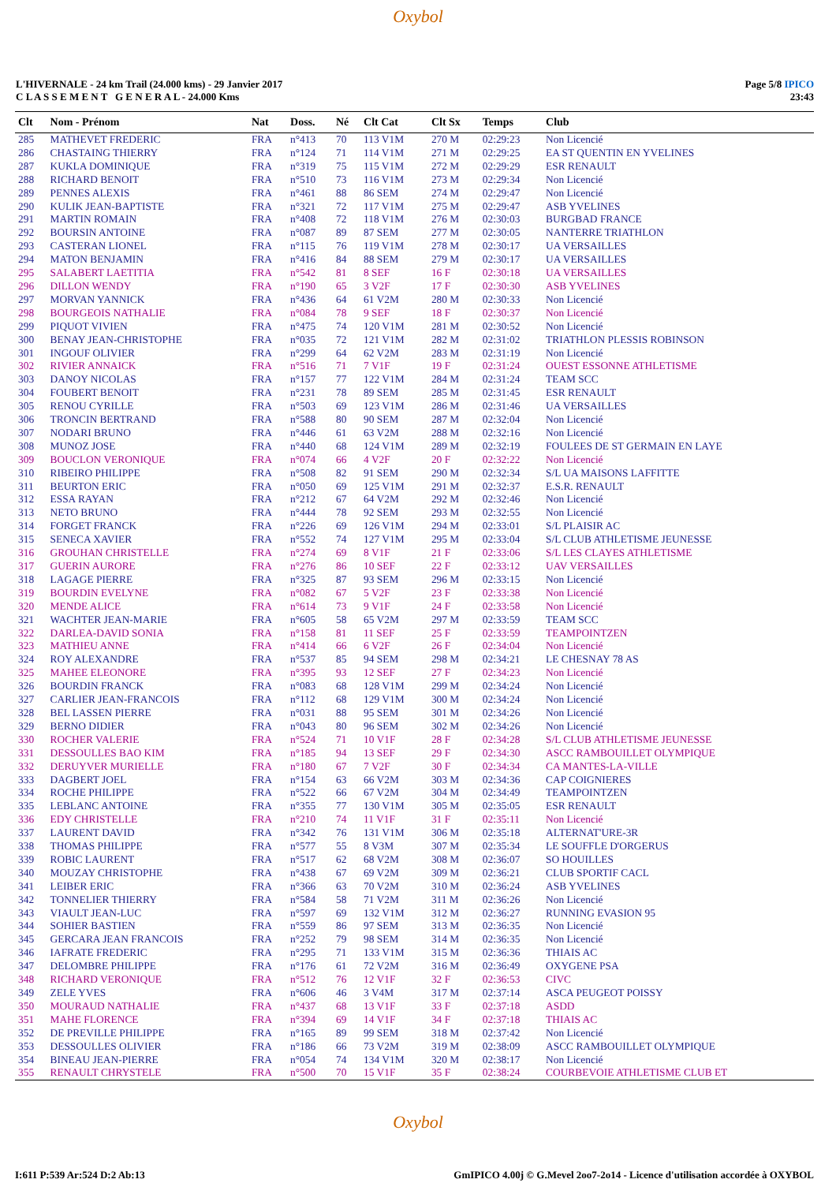Oxybol
L'HIVERNALE - 24 km Trail (24.000 kms) - 29 Janvier 2017
C L A S S E M E N T G E N E R A L - 24.000 Kms
Page 5/8 IPICO
23:43
| Clt | Nom - Prénom | Nat | Doss. | Né | Clt Cat | Clt Sx | Temps | Club |
| --- | --- | --- | --- | --- | --- | --- | --- | --- |
| 285 | MATHEVET FREDERIC | FRA | n°413 | 70 | 113 V1M | 270 M | 02:29:23 | Non Licencié |
| 286 | CHASTAING THIERRY | FRA | n°124 | 71 | 114 V1M | 271 M | 02:29:25 | EA ST QUENTIN EN YVELINES |
| 287 | KUKLA DOMINIQUE | FRA | n°319 | 75 | 115 V1M | 272 M | 02:29:29 | ESR RENAULT |
| 288 | RICHARD BENOIT | FRA | n°510 | 73 | 116 V1M | 273 M | 02:29:34 | Non Licencié |
| 289 | PENNES ALEXIS | FRA | n°461 | 88 | 86 SEM | 274 M | 02:29:47 | Non Licencié |
| 290 | KULIK JEAN-BAPTISTE | FRA | n°321 | 72 | 117 V1M | 275 M | 02:29:47 | ASB YVELINES |
| 291 | MARTIN ROMAIN | FRA | n°408 | 72 | 118 V1M | 276 M | 02:30:03 | BURGBAD FRANCE |
| 292 | BOURSIN ANTOINE | FRA | n°087 | 89 | 87 SEM | 277 M | 02:30:05 | NANTERRE TRIATHLON |
| 293 | CASTERAN LIONEL | FRA | n°115 | 76 | 119 V1M | 278 M | 02:30:17 | UA VERSAILLES |
| 294 | MATON BENJAMIN | FRA | n°416 | 84 | 88 SEM | 279 M | 02:30:17 | UA VERSAILLES |
| 295 | SALABERT LAETITIA | FRA | n°542 | 81 | 8 SEF | 16 F | 02:30:18 | UA VERSAILLES |
| 296 | DILLON WENDY | FRA | n°190 | 65 | 3 V2F | 17 F | 02:30:30 | ASB YVELINES |
| 297 | MORVAN YANNICK | FRA | n°436 | 64 | 61 V2M | 280 M | 02:30:33 | Non Licencié |
| 298 | BOURGEOIS NATHALIE | FRA | n°084 | 78 | 9 SEF | 18 F | 02:30:37 | Non Licencié |
| 299 | PIQUOT VIVIEN | FRA | n°475 | 74 | 120 V1M | 281 M | 02:30:52 | Non Licencié |
| 300 | BENAY JEAN-CHRISTOPHE | FRA | n°035 | 72 | 121 V1M | 282 M | 02:31:02 | TRIATHLON PLESSIS ROBINSON |
| 301 | INGOUF OLIVIER | FRA | n°299 | 64 | 62 V2M | 283 M | 02:31:19 | Non Licencié |
| 302 | RIVIER ANNAICK | FRA | n°516 | 71 | 7 V1F | 19 F | 02:31:24 | OUEST ESSONNE ATHLETISME |
| 303 | DANOY NICOLAS | FRA | n°157 | 77 | 122 V1M | 284 M | 02:31:24 | TEAM SCC |
| 304 | FOUBERT BENOIT | FRA | n°231 | 78 | 89 SEM | 285 M | 02:31:45 | ESR RENAULT |
| 305 | RENOU CYRILLE | FRA | n°503 | 69 | 123 V1M | 286 M | 02:31:46 | UA VERSAILLES |
| 306 | TRONCIN BERTRAND | FRA | n°588 | 80 | 90 SEM | 287 M | 02:32:04 | Non Licencié |
| 307 | NODARI BRUNO | FRA | n°446 | 61 | 63 V2M | 288 M | 02:32:16 | Non Licencié |
| 308 | MUNOZ JOSE | FRA | n°440 | 68 | 124 V1M | 289 M | 02:32:19 | FOULEES DE ST GERMAIN EN LAYE |
| 309 | BOUCLON VERONIQUE | FRA | n°074 | 66 | 4 V2F | 20 F | 02:32:22 | Non Licencié |
| 310 | RIBEIRO PHILIPPE | FRA | n°508 | 82 | 91 SEM | 290 M | 02:32:34 | S/L UA MAISONS LAFFITTE |
| 311 | BEURTON ERIC | FRA | n°050 | 69 | 125 V1M | 291 M | 02:32:37 | E.S.R. RENAULT |
| 312 | ESSA RAYAN | FRA | n°212 | 67 | 64 V2M | 292 M | 02:32:46 | Non Licencié |
| 313 | NETO BRUNO | FRA | n°444 | 78 | 92 SEM | 293 M | 02:32:55 | Non Licencié |
| 314 | FORGET FRANCK | FRA | n°226 | 69 | 126 V1M | 294 M | 02:33:01 | S/L PLAISIR AC |
| 315 | SENECA XAVIER | FRA | n°552 | 74 | 127 V1M | 295 M | 02:33:04 | S/L CLUB ATHLETISME JEUNESSE |
| 316 | GROUHAN CHRISTELLE | FRA | n°274 | 69 | 8 V1F | 21 F | 02:33:06 | S/L LES CLAYES ATHLETISME |
| 317 | GUERIN AURORE | FRA | n°276 | 86 | 10 SEF | 22 F | 02:33:12 | UAV VERSAILLES |
| 318 | LAGAGE PIERRE | FRA | n°325 | 87 | 93 SEM | 296 M | 02:33:15 | Non Licencié |
| 319 | BOURDIN EVELYNE | FRA | n°082 | 67 | 5 V2F | 23 F | 02:33:38 | Non Licencié |
| 320 | MENDE ALICE | FRA | n°614 | 73 | 9 V1F | 24 F | 02:33:58 | Non Licencié |
| 321 | WACHTER JEAN-MARIE | FRA | n°605 | 58 | 65 V2M | 297 M | 02:33:59 | TEAM SCC |
| 322 | DARLEA-DAVID SONIA | FRA | n°158 | 81 | 11 SEF | 25 F | 02:33:59 | TEAMPOINTZEN |
| 323 | MATHIEU ANNE | FRA | n°414 | 66 | 6 V2F | 26 F | 02:34:04 | Non Licencié |
| 324 | ROY ALEXANDRE | FRA | n°537 | 85 | 94 SEM | 298 M | 02:34:21 | LE CHESNAY 78 AS |
| 325 | MAHEE ELEONORE | FRA | n°395 | 93 | 12 SEF | 27 F | 02:34:23 | Non Licencié |
| 326 | BOURDIN FRANCK | FRA | n°083 | 68 | 128 V1M | 299 M | 02:34:24 | Non Licencié |
| 327 | CARLIER JEAN-FRANCOIS | FRA | n°112 | 68 | 129 V1M | 300 M | 02:34:24 | Non Licencié |
| 328 | BEL LASSEN PIERRE | FRA | n°031 | 88 | 95 SEM | 301 M | 02:34:26 | Non Licencié |
| 329 | BERNO DIDIER | FRA | n°043 | 80 | 96 SEM | 302 M | 02:34:26 | Non Licencié |
| 330 | ROCHER VALERIE | FRA | n°524 | 71 | 10 V1F | 28 F | 02:34:28 | S/L CLUB ATHLETISME JEUNESSE |
| 331 | DESSOULLES BAO KIM | FRA | n°185 | 94 | 13 SEF | 29 F | 02:34:30 | ASCC RAMBOUILLET OLYMPIQUE |
| 332 | DERUYVER MURIELLE | FRA | n°180 | 67 | 7 V2F | 30 F | 02:34:34 | CA MANTES-LA-VILLE |
| 333 | DAGBERT JOEL | FRA | n°154 | 63 | 66 V2M | 303 M | 02:34:36 | CAP COIGNIERES |
| 334 | ROCHE PHILIPPE | FRA | n°522 | 66 | 67 V2M | 304 M | 02:34:49 | TEAMPOINTZEN |
| 335 | LEBLANC ANTOINE | FRA | n°355 | 77 | 130 V1M | 305 M | 02:35:05 | ESR RENAULT |
| 336 | EDY CHRISTELLE | FRA | n°210 | 74 | 11 V1F | 31 F | 02:35:11 | Non Licencié |
| 337 | LAURENT DAVID | FRA | n°342 | 76 | 131 V1M | 306 M | 02:35:18 | ALTERNAT'URE-3R |
| 338 | THOMAS PHILIPPE | FRA | n°577 | 55 | 8 V3M | 307 M | 02:35:34 | LE SOUFFLE D'ORGERUS |
| 339 | ROBIC LAURENT | FRA | n°517 | 62 | 68 V2M | 308 M | 02:36:07 | SO HOUILLES |
| 340 | MOUZAY CHRISTOPHE | FRA | n°438 | 67 | 69 V2M | 309 M | 02:36:21 | CLUB SPORTIF CACL |
| 341 | LEIBER ERIC | FRA | n°366 | 63 | 70 V2M | 310 M | 02:36:24 | ASB YVELINES |
| 342 | TONNELIER THIERRY | FRA | n°584 | 58 | 71 V2M | 311 M | 02:36:26 | Non Licencié |
| 343 | VIAULT JEAN-LUC | FRA | n°597 | 69 | 132 V1M | 312 M | 02:36:27 | RUNNING EVASION 95 |
| 344 | SOHIER BASTIEN | FRA | n°559 | 86 | 97 SEM | 313 M | 02:36:35 | Non Licencié |
| 345 | GERCARA JEAN FRANCOIS | FRA | n°252 | 79 | 98 SEM | 314 M | 02:36:35 | Non Licencié |
| 346 | IAFRATE FREDERIC | FRA | n°295 | 71 | 133 V1M | 315 M | 02:36:36 | THIAIS AC |
| 347 | DELOMBRE PHILIPPE | FRA | n°176 | 61 | 72 V2M | 316 M | 02:36:49 | OXYGENE PSA |
| 348 | RICHARD VERONIQUE | FRA | n°512 | 76 | 12 V1F | 32 F | 02:36:53 | CIVC |
| 349 | ZELE YVES | FRA | n°606 | 46 | 3 V4M | 317 M | 02:37:14 | ASCA PEUGEOT POISSY |
| 350 | MOURAUD NATHALIE | FRA | n°437 | 68 | 13 V1F | 33 F | 02:37:18 | ASDD |
| 351 | MAHE FLORENCE | FRA | n°394 | 69 | 14 V1F | 34 F | 02:37:18 | THIAIS AC |
| 352 | DE PREVILLE PHILIPPE | FRA | n°165 | 89 | 99 SEM | 318 M | 02:37:42 | Non Licencié |
| 353 | DESSOULLES OLIVIER | FRA | n°186 | 66 | 73 V2M | 319 M | 02:38:09 | ASCC RAMBOUILLET OLYMPIQUE |
| 354 | BINEAU JEAN-PIERRE | FRA | n°054 | 74 | 134 V1M | 320 M | 02:38:17 | Non Licencié |
| 355 | RENAULT CHRYSTELE | FRA | n°500 | 70 | 15 V1F | 35 F | 02:38:24 | COURBEVOIE ATHLETISME CLUB ET |
Oxybol
I:611 P:539 Ar:524 D:2 Ab:13 GmIPICO 4.00j © G.Mevel 2oo7-2o14 - Licence d'utilisation accordée à OXYBOL